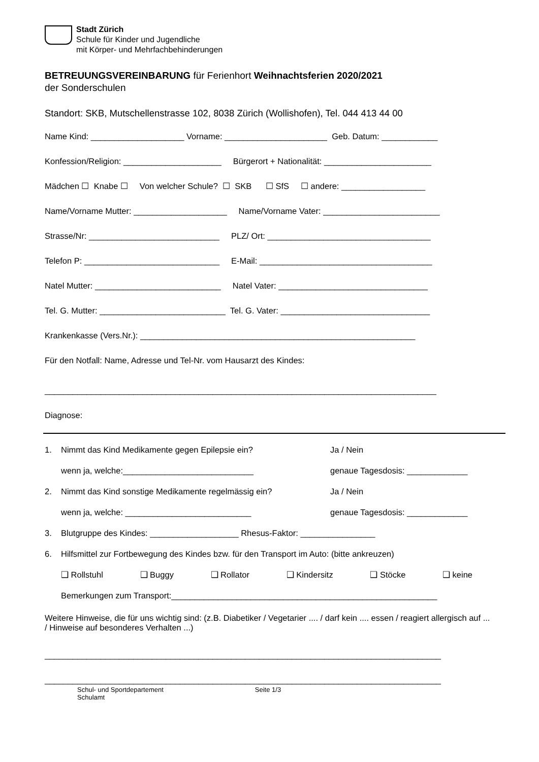Stadt Zürich
Schule für Kinder und Jugendliche
mit Körper- und Mehrfachbehinderungen
BETREUUNGSVEREINBARUNG für Ferienhort Weihnachtsferien 2020/2021
der Sonderschulen
Standort: SKB, Mutschellenstrasse 102, 8038 Zürich (Wollishofen), Tel. 044 413 44 00
Name Kind: ____________________ Vorname: ______________________ Geb. Datum: ____________
Konfession/Religion: _____________________ Bürgerort + Nationalität: _______________________
Mädchen ☐ Knabe ☐ Von welcher Schule? ☐ SKB ☐ SfS ☐ andere: __________________
Name/Vorname Mutter: ____________________ Name/Vorname Vater: _________________________
Strasse/Nr: ____________________________ PLZ/ Ort: ___________________________________
Telefon P: _____________________________ E-Mail: _____________________________________
Natel Mutter: ___________________________ Natel Vater: ________________________________
Tel. G. Mutter: ___________________________ Tel. G. Vater: ________________________________
Krankenkasse (Vers.Nr.): ___________________________________________________________
Für den Notfall: Name, Adresse und Tel-Nr. vom Hausarzt des Kindes:
____________________________________________________________________________________
Diagnose:
1. Nimmt das Kind Medikamente gegen Epilepsie ein? Ja / Nein
wenn ja, welche:____________________________ genaue Tagesdosis: _____________
2. Nimmt das Kind sonstige Medikamente regelmässig ein? Ja / Nein
wenn ja, welche: ___________________________ genaue Tagesdosis: _____________
3. Blutgruppe des Kindes: ___________________ Rhesus-Faktor: ________________
6. Hilfsmittel zur Fortbewegung des Kindes bzw. für den Transport im Auto: (bitte ankreuzen)
❑ Rollstuhl ❑ Buggy ❑ Rollator ❑ Kindersitz ❑ Stöcke ❑ keine
Bemerkungen zum Transport:_________________________________________________________
Weitere Hinweise, die für uns wichtig sind: (z.B. Diabetiker / Vegetarier .... / darf kein .... essen / reagiert allergisch auf ... / Hinweise auf besonderes Verhalten ...)
_____________________________________________________________________________________
_____________________________________________________________________________________
Schul- und Sportdepartement
Schulamt
Seite 1/3